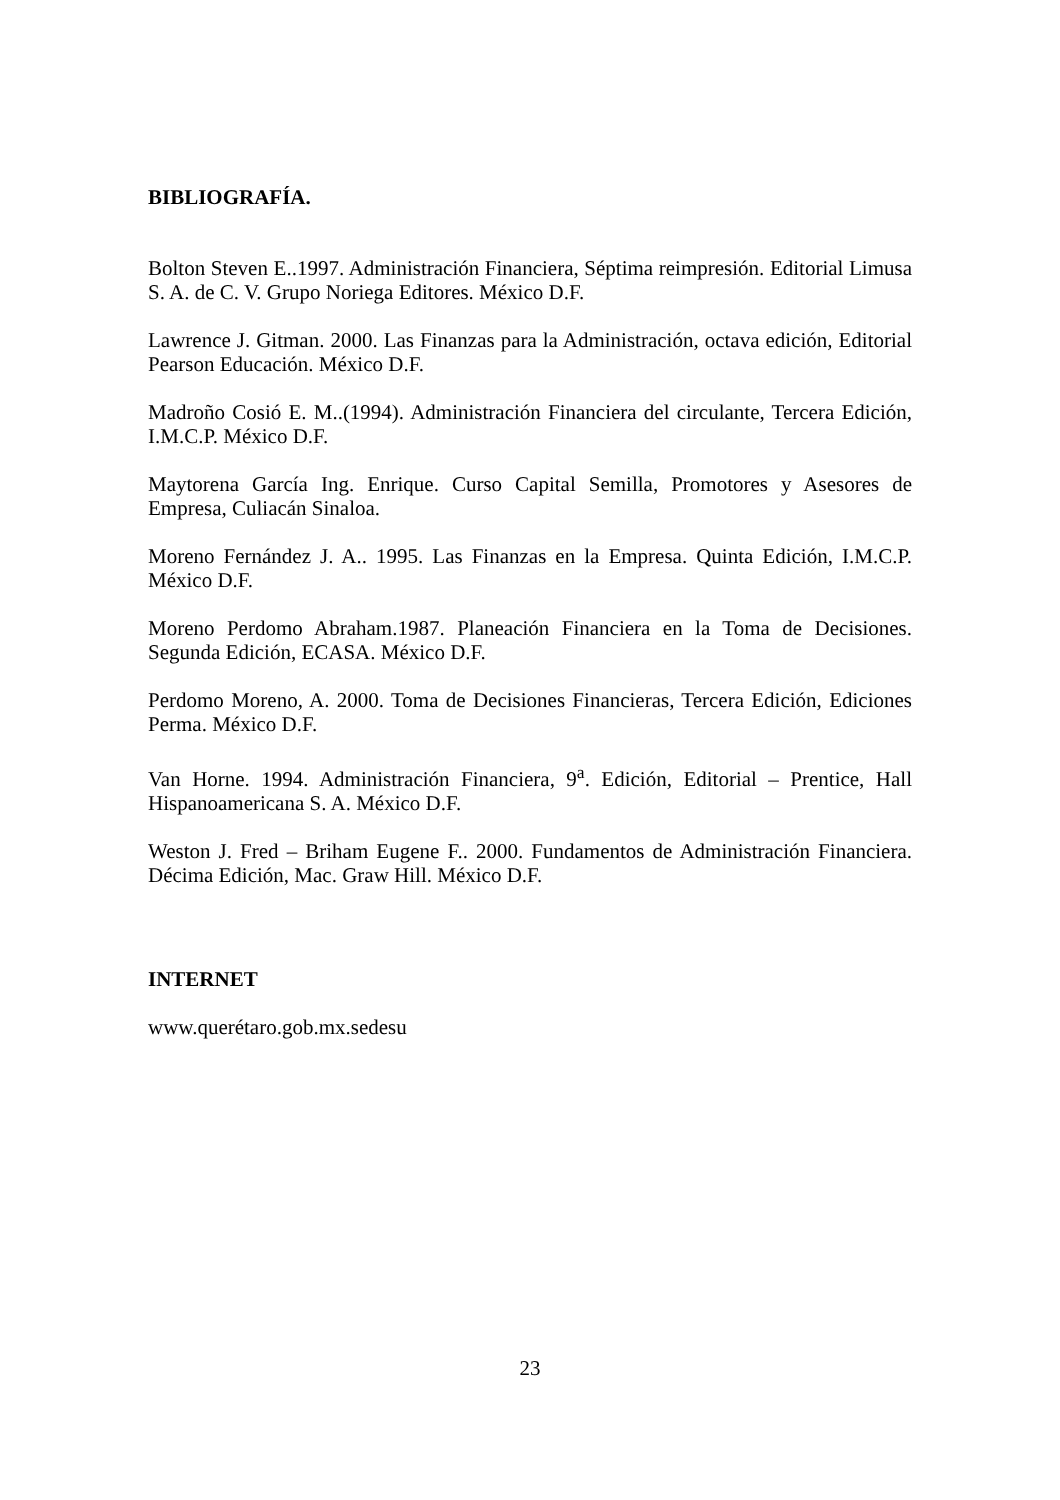BIBLIOGRAFÍA.
Bolton Steven E..1997. Administración Financiera, Séptima reimpresión. Editorial Limusa S. A. de C. V. Grupo Noriega Editores. México D.F.
Lawrence J. Gitman. 2000. Las Finanzas para la Administración, octava edición, Editorial Pearson Educación. México D.F.
Madroño Cosió E. M..(1994). Administración Financiera del circulante, Tercera Edición, I.M.C.P. México D.F.
Maytorena García Ing. Enrique. Curso Capital Semilla, Promotores y Asesores de Empresa, Culiacán Sinaloa.
Moreno Fernández J. A.. 1995. Las Finanzas en la Empresa. Quinta Edición, I.M.C.P. México D.F.
Moreno Perdomo Abraham.1987. Planeación Financiera en la Toma de Decisiones. Segunda Edición, ECASA. México D.F.
Perdomo Moreno, A. 2000. Toma de Decisiones Financieras, Tercera Edición, Ediciones Perma. México D.F.
Van Horne. 1994. Administración Financiera, 9<sup>a</sup>. Edición, Editorial – Prentice, Hall Hispanoamericana S. A. México D.F.
Weston J. Fred – Briham Eugene F.. 2000. Fundamentos de Administración Financiera. Décima Edición, Mac. Graw Hill. México D.F.
INTERNET
www.querétaro.gob.mx.sedesu
23